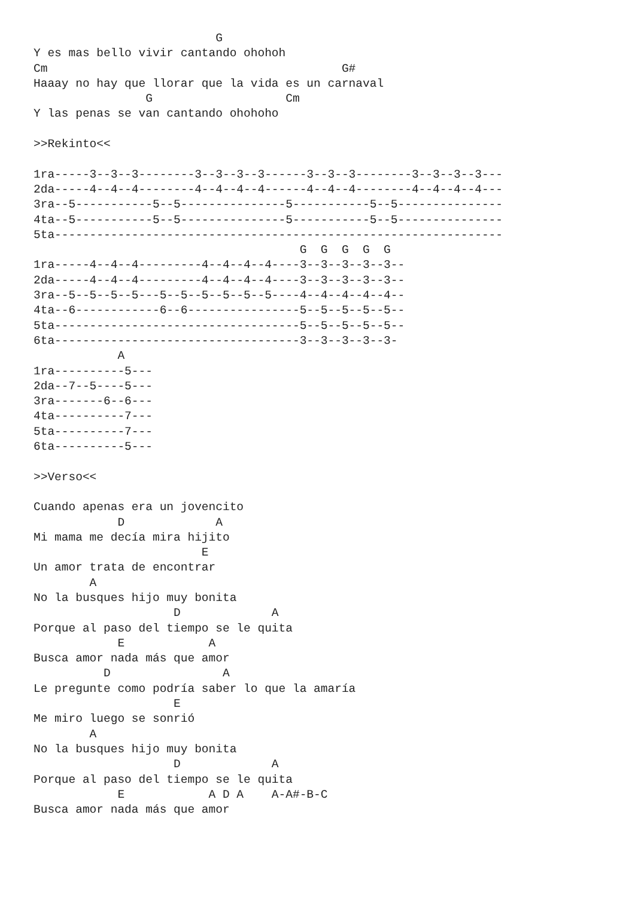G
Y es mas bello vivir cantando ohohoh
Cm                                          G#
Haaay no hay que llorar que la vida es un carnaval
                G                   Cm
Y las penas se van cantando ohohoho

>>Rekinto<<

1ra-----3--3--3--------3--3--3--3------3--3--3--------3--3--3--3---
2da-----4--4--4--------4--4--4--4------4--4--4--------4--4--4--4---
3ra--5-----------5--5---------------5-----------5--5---------------
4ta--5-----------5--5---------------5-----------5--5---------------
5ta----------------------------------------------------------------
                                      G  G  G  G  G
1ra-----4--4--4---------4--4--4--4----3--3--3--3--3--
2da-----4--4--4---------4--4--4--4----3--3--3--3--3--
3ra--5--5--5--5---5--5--5--5--5--5----4--4--4--4--4--
4ta--6------------6--6----------------5--5--5--5--5--
5ta-----------------------------------5--5--5--5--5--
6ta-----------------------------------3--3--3--3--3-
            A
1ra----------5---
2da--7--5----5---
3ra-------6--6---
4ta----------7---
5ta----------7---
6ta----------5---

>>Verso<<

Cuando apenas era un jovencito
            D             A
Mi mama me decía mira hijito
                        E
Un amor trata de encontrar
        A
No la busques hijo muy bonita
                    D             A
Porque al paso del tiempo se le quita
            E            A
Busca amor nada más que amor
          D                A
Le pregunte como podría saber lo que la amaría
                    E
Me miro luego se sonrió
        A
No la busques hijo muy bonita
                    D             A
Porque al paso del tiempo se le quita
            E            A D A    A-A#-B-C
Busca amor nada más que amor